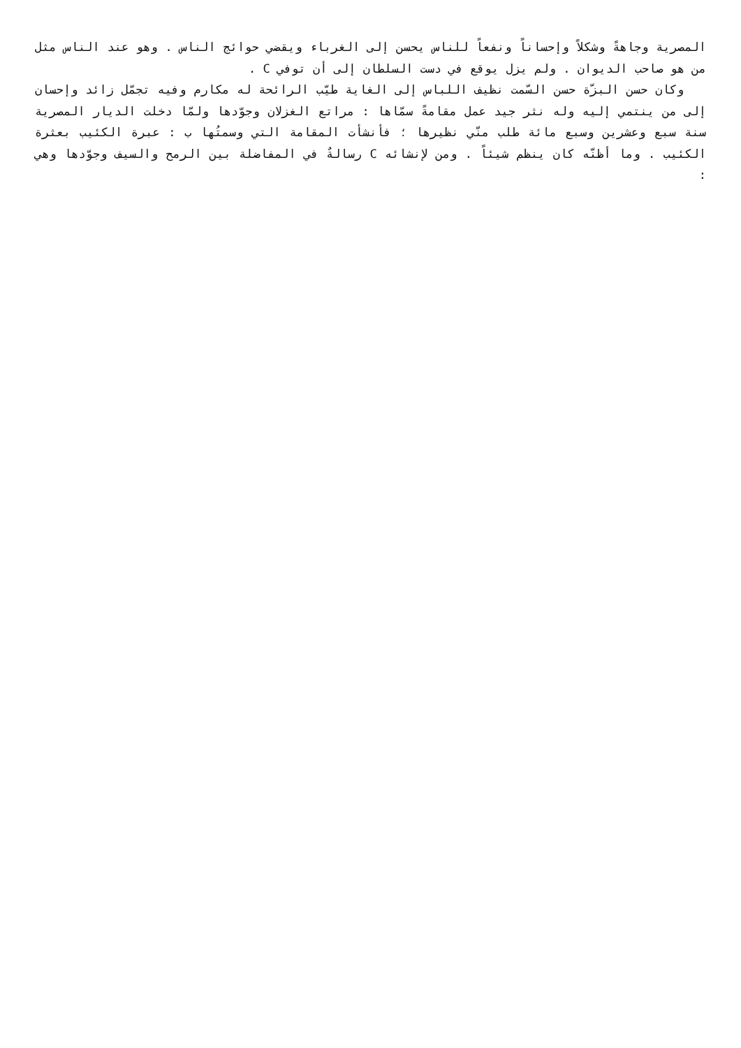المصرية وجاهةً وشكلاً وإحساناً ونفعاً للناس يحسن إلى الغرباء ويقضي حوائج الناس . وهو عند الناس مثل من هو صاحب الديوان . ولم يزل يوقع في دست السلطان إلى أن توفي C .
وكان حسن البزّة حسن السّمت نظيف اللباس إلى الغاية طيّب الرائحة له مكارم وفيه تجمّل زائد وإحسان إلى من ينتمي إليه وله نثر جيد عمل مقامةً سمّاها : مراتع الغزلان وجوّدها ولمّا دخلت الديار المصرية سنة سبع وعشرين وسبع مائة طلب منّي نظيرها ؛ فأنشأت المقامة التي وسمتُها ب : عبرة الكئيب بعثرة الكئيب . وما أظنّه كان ينظم شيئاً . ومن لإنشائه C رسالةٌ في المفاضلة بين الرمح والسيف وجوّدها وهي :